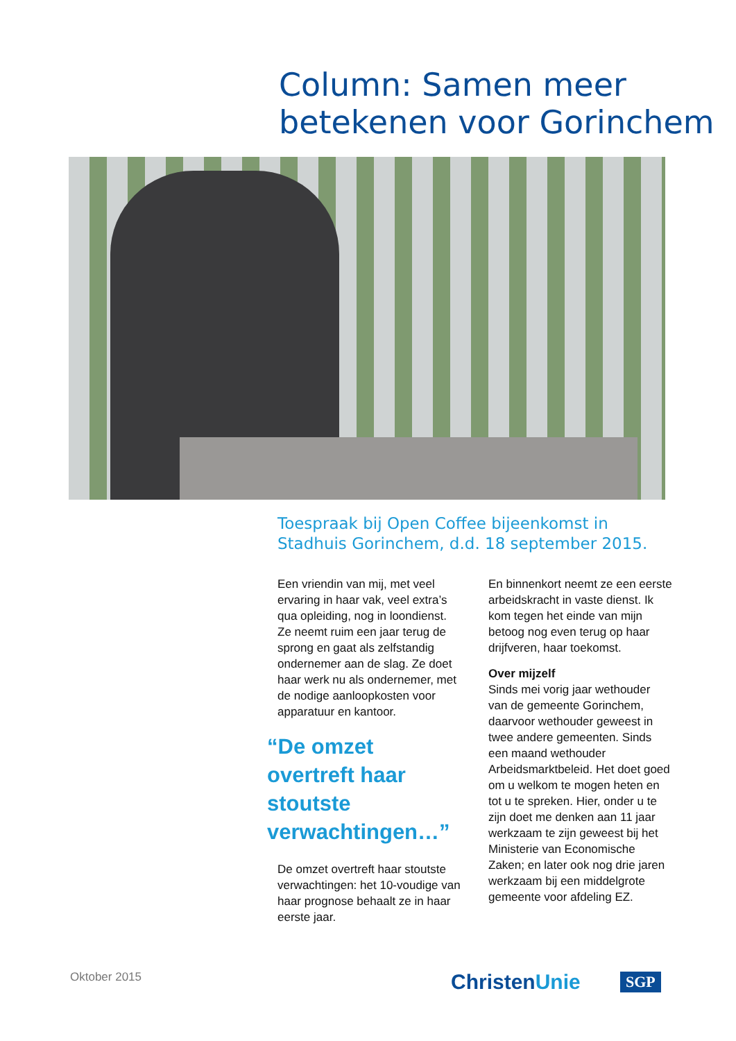Column: Samen meer betekenen voor Gorinchem
Toespraak bij Open Coffee bijeenkomst in Stadhuis Gorinchem, d.d. 18 september 2015.
Een vriendin van mij, met veel ervaring in haar vak, veel extra’s qua opleiding, nog in loondienst. Ze neemt ruim een jaar terug de sprong en gaat als zelfstandig ondernemer aan de slag. Ze doet haar werk nu als ondernemer, met de nodige aanloopkosten voor apparatuur en kantoor.
“De omzet overtreft haar stoutste verwachtingen…”
De omzet overtreft haar stoutste verwachtingen: het 10-voudige van haar prognose behaalt ze in haar eerste jaar.
En binnenkort neemt ze een eerste arbeidskracht in vaste dienst. Ik kom tegen het einde van mijn betoog nog even terug op haar drijfveren, haar toekomst.
Over mijzelf
Sinds mei vorig jaar wethouder van de gemeente Gorinchem, daarvoor wethouder geweest in twee andere gemeenten. Sinds een maand wethouder Arbeidsmarktbeleid. Het doet goed om u welkom te mogen heten en tot u te spreken. Hier, onder u te zijn doet me denken aan 11 jaar werkzaam te zijn geweest bij het Ministerie van Economische Zaken; en later ook nog drie jaren werkzaam bij een middelgrote gemeente voor afdeling EZ.
Oktober 2015 ChristenUnie SGP